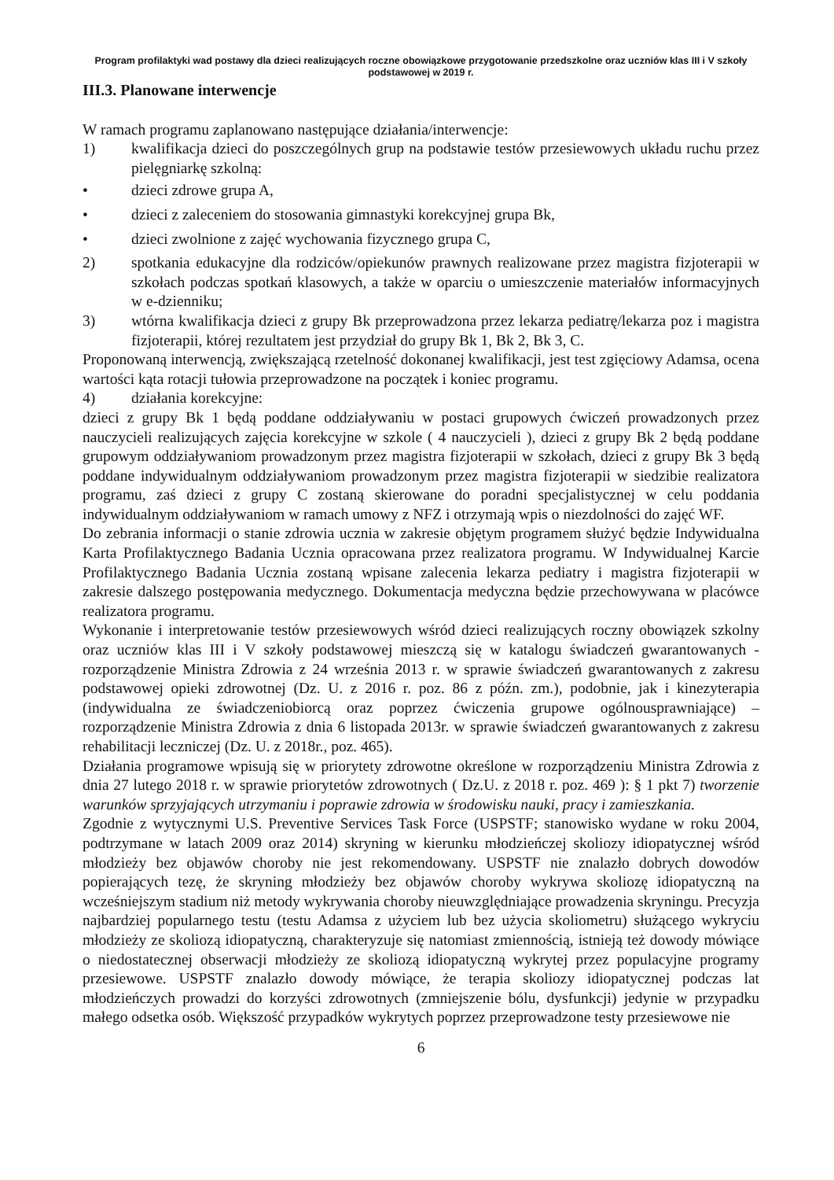Program profilaktyki wad postawy dla dzieci realizujących roczne obowiązkowe przygotowanie przedszkolne oraz uczniów klas III i V szkoły podstawowej w 2019 r.
III.3. Planowane interwencje
W ramach programu zaplanowano następujące działania/interwencje:
1) kwalifikacja dzieci do poszczególnych grup na podstawie testów przesiewowych układu ruchu przez pielęgniarkę szkolną:
• dzieci zdrowe grupa A,
• dzieci z zaleceniem do stosowania gimnastyki korekcyjnej grupa Bk,
• dzieci zwolnione z zajęć wychowania fizycznego grupa C,
2) spotkania edukacyjne dla rodziców/opiekunów prawnych realizowane przez magistra fizjoterapii w szkołach podczas spotkań klasowych, a także w oparciu o umieszczenie materiałów informacyjnych w e-dzienniku;
3) wtórna kwalifikacja dzieci z grupy Bk przeprowadzona przez lekarza pediatrę/lekarza poz i magistra fizjoterapii, której rezultatem jest przydział do grupy Bk 1, Bk 2, Bk 3, C.
Proponowaną interwencją, zwiększającą rzetelność dokonanej kwalifikacji, jest test zgięciowy Adamsa, ocena wartości kąta rotacji tułowia przeprowadzone na początek i koniec programu.
4) działania korekcyjne:
dzieci z grupy Bk 1 będą poddane oddziaływaniu w postaci grupowych ćwiczeń prowadzonych przez nauczycieli realizujących zajęcia korekcyjne w szkole ( 4 nauczycieli ), dzieci z grupy Bk 2 będą poddane grupowym oddziaływaniom prowadzonym przez magistra fizjoterapii w szkołach, dzieci z grupy Bk 3 będą poddane indywidualnym oddziaływaniom prowadzonym przez magistra fizjoterapii w siedzibie realizatora programu, zaś dzieci z grupy C zostaną skierowane do poradni specjalistycznej w celu poddania indywidualnym oddziaływaniom w ramach umowy z NFZ i otrzymają wpis o niezdolności do zajęć WF.
Do zebrania informacji o stanie zdrowia ucznia w zakresie objętym programem służyć będzie Indywidualna Karta Profilaktycznego Badania Ucznia opracowana przez realizatora programu. W Indywidualnej Karcie Profilaktycznego Badania Ucznia zostaną wpisane zalecenia lekarza pediatry i magistra fizjoterapii w zakresie dalszego postępowania medycznego. Dokumentacja medyczna będzie przechowywana w placówce realizatora programu.
Wykonanie i interpretowanie testów przesiewowych wśród dzieci realizujących roczny obowiązek szkolny oraz uczniów klas III i V szkoły podstawowej mieszczą się w katalogu świadczeń gwarantowanych - rozporządzenie Ministra Zdrowia z 24 września 2013 r. w sprawie świadczeń gwarantowanych z zakresu podstawowej opieki zdrowotnej (Dz. U. z 2016 r. poz. 86 z późn. zm.), podobnie, jak i kinezyterapia (indywidualna ze świadczeniobiorcą oraz poprzez ćwiczenia grupowe ogólnousprawniające) – rozporządzenie Ministra Zdrowia z dnia 6 listopada 2013r. w sprawie świadczeń gwarantowanych z zakresu rehabilitacji leczniczej (Dz. U. z 2018r., poz. 465).
Działania programowe wpisują się w priorytety zdrowotne określone w rozporządzeniu Ministra Zdrowia z dnia 27 lutego 2018 r. w sprawie priorytetów zdrowotnych ( Dz.U. z 2018 r. poz. 469 ): § 1 pkt 7) tworzenie warunków sprzyjających utrzymaniu i poprawie zdrowia w środowisku nauki, pracy i zamieszkania.
Zgodnie z wytycznymi U.S. Preventive Services Task Force (USPSTF; stanowisko wydane w roku 2004, podtrzymane w latach 2009 oraz 2014) skryning w kierunku młodzieńczej skoliozy idiopatycznej wśród młodzieży bez objawów choroby nie jest rekomendowany. USPSTF nie znalazło dobrych dowodów popierających tezę, że skryning młodzieży bez objawów choroby wykrywa skoliozę idiopatyczną na wcześniejszym stadium niż metody wykrywania choroby nieuwzględniające prowadzenia skryningu. Precyzja najbardziej popularnego testu (testu Adamsa z użyciem lub bez użycia skoliometru) służącego wykryciu młodzieży ze skoliozą idiopatyczną, charakteryzuje się natomiast zmiennością, istnieją też dowody mówiące o niedostatecznej obserwacji młodzieży ze skoliozą idiopatyczną wykrytej przez populacyjne programy przesiewowe. USPSTF znalazło dowody mówiące, że terapia skoliozy idiopatycznej podczas lat młodzieńczych prowadzi do korzyści zdrowotnych (zmniejszenie bólu, dysfunkcji) jedynie w przypadku małego odsetka osób. Większość przypadków wykrytych poprzez przeprowadzone testy przesiewowe nie
6